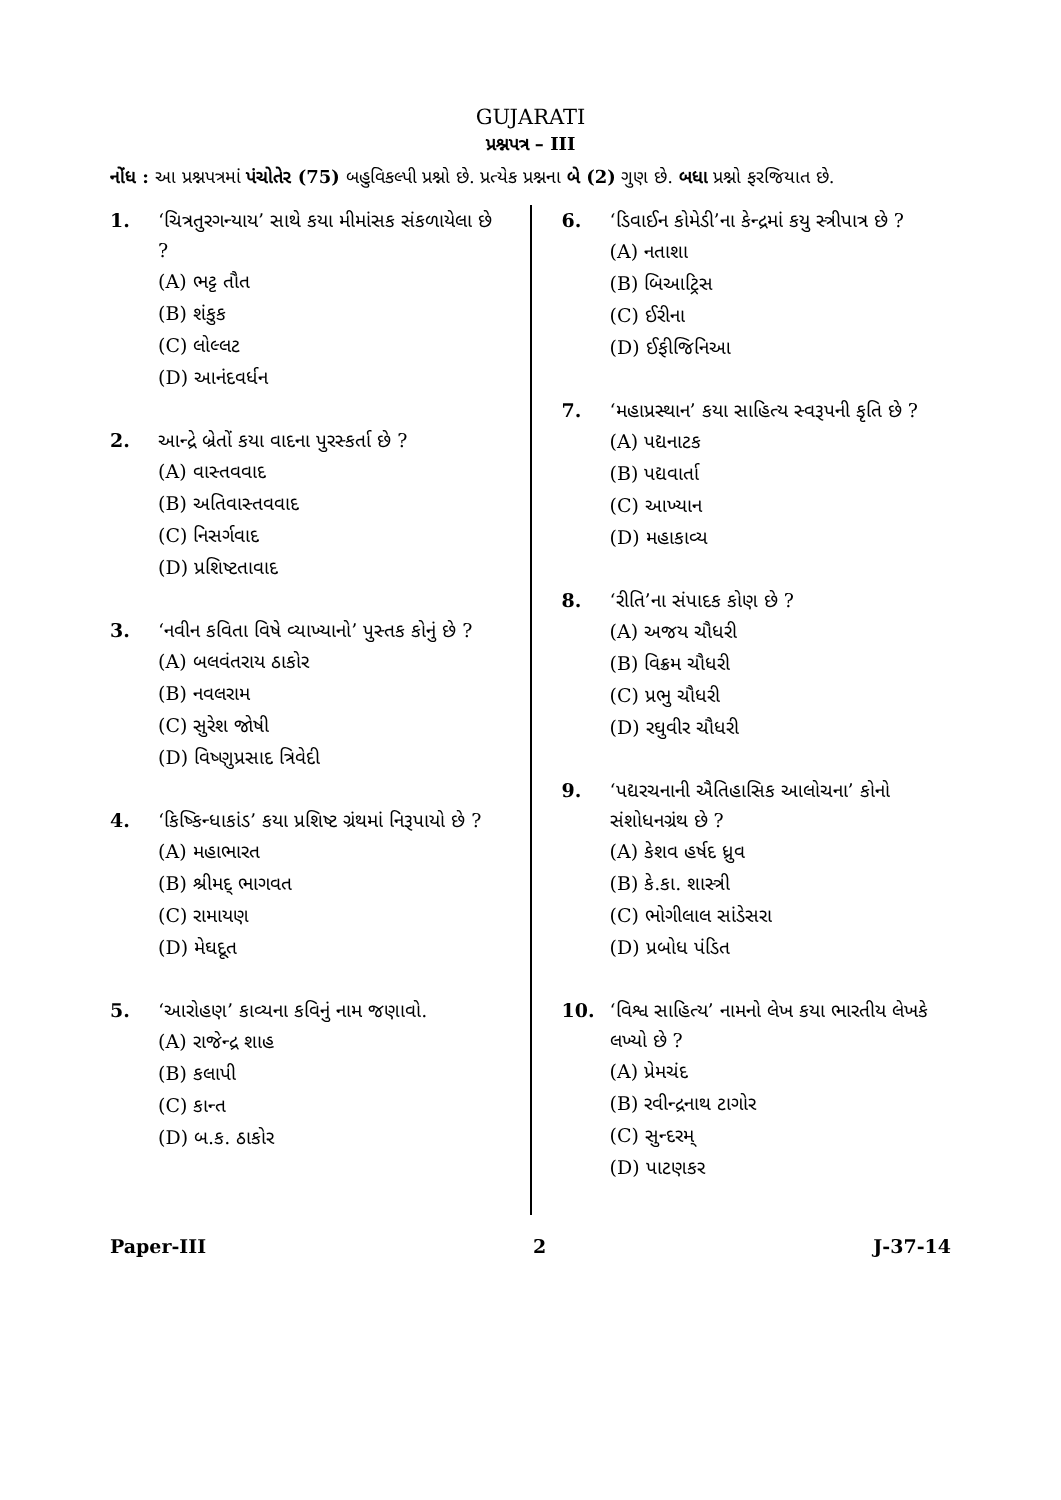GUJARATI
પ્રશ્નપત્ર – III
નોંધ :
આ પ્રશ્નપત્રમાં પંચોતેર (75) બહુવિકલ્પી પ્રશ્નો છે. પ્રત્યેક પ્રશ્નના બે (2) ગુણ છે. બધા પ્રશ્નો ફરજિયાત છે.
1. ‘ચિત્રતુરગન્યાય’ સાથે કયા મીમાંસક સંકળાયેલા છે ?
(A) ભટ્ટ તૌત
(B) શંકુક
(C) લોલ્લટ
(D) આનંદવર્ધન
2. આન્દ્રે બ્રેતોં કયા વાદના પુરસ્કર્તા છે ?
(A) વાસ્તવવાદ
(B) અતિવાસ્તવવાદ
(C) નિસર્ગવાદ
(D) પ્રશિષ્ટતાવાદ
3. ‘નવીન કવિતા વિષે વ્યાખ્યાનો’ પુસ્તક કોનું છે ?
(A) બલવંતરાય ઠાકોર
(B) નવલરામ
(C) સુરેશ જોષી
(D) વિષ્ણુપ્રસાદ ત્રિવેદી
4. ‘કિષ્કિન્ધાકાંડ’ કયા પ્રશિષ્ટ ગ્રંથમાં નિરૂપાયો છે ?
(A) મહાભારત
(B) શ્રીમદ્ ભાગવત
(C) રામાયણ
(D) મેઘદૂત
5. ‘આરોહણ’ કાવ્યના કવિનું નામ જણાવો.
(A) રાજેન્દ્ર શાહ
(B) કલાપી
(C) કાન્ત
(D) બ.ક. ઠાકોર
6. ‘ડિવાઈન કોમેડી’ના કેન્દ્રમાં કયુ સ્ત્રીપાત્ર છે ?
(A) નતાશા
(B) બિઆટ્રિસ
(C) ઈરીના
(D) ઈફીજિનિઆ
7. ‘મહાપ્રસ્થાન’ કયા સાહિત્ય સ્વરૂપની કૃતિ છે ?
(A) પદ્યનાટક
(B) પદ્યવાર્તા
(C) આખ્યાન
(D) મહાકાવ્ય
8. ‘રીતિ’ના સંપાદક કોણ છે ?
(A) અજય ચૌધરી
(B) વિક્રમ ચૌધરી
(C) પ્રભુ ચૌધરી
(D) રઘુવીર ચૌધરી
9. ‘પદ્યરચનાની ઐતિહાસિક આલોચના’ કોનો સંશોધનગ્રંથ છે ?
(A) કેશવ હર્ષદ ધ્રુવ
(B) કે.કા. શાસ્ત્રી
(C) ભોગીલાલ સાંડેસરા
(D) પ્રબોધ પંડિત
10. ‘વિશ્વ સાહિત્ય’ નામનો લેખ કયા ભારતીય લેખકે લખ્યો છે ?
(A) પ્રેમચંદ
(B) રવીન્દ્રનાથ ટાગોર
(C) સુન્દરમ્
(D) પાટણકર
Paper-III 2 J-37-14